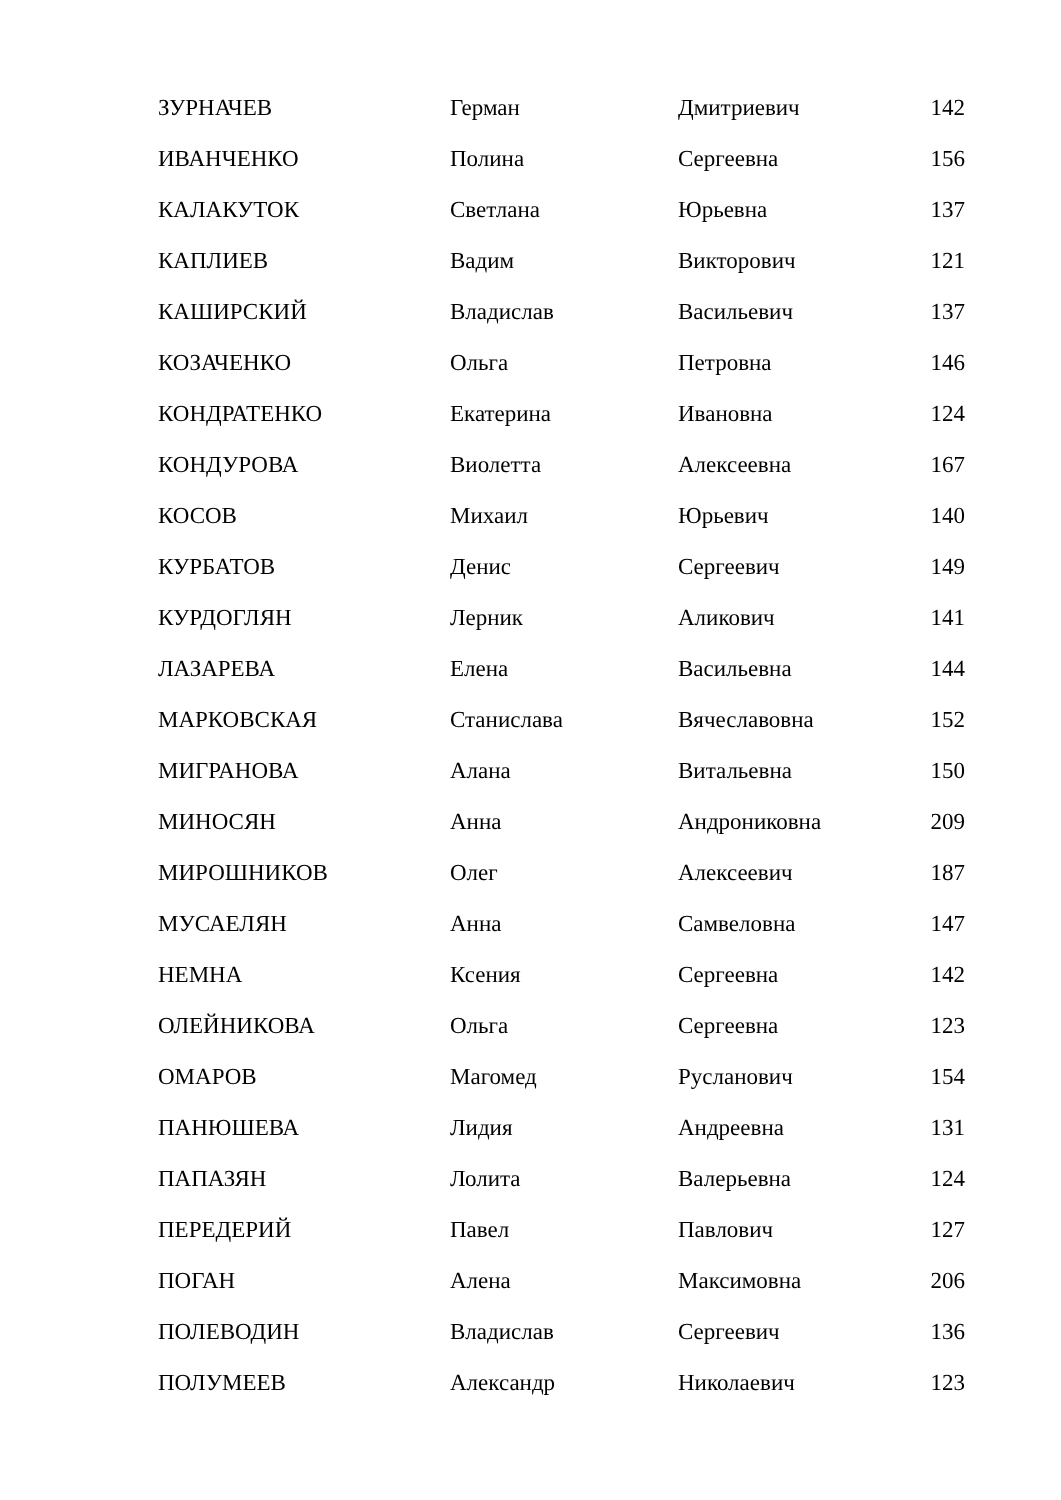| ЗУРНАЧЕВ | Герман | Дмитриевич | 142 |
| ИВАНЧЕНКО | Полина | Сергеевна | 156 |
| КАЛАКУТОК | Светлана | Юрьевна | 137 |
| КАПЛИЕВ | Вадим | Викторович | 121 |
| КАШИРСКИЙ | Владислав | Васильевич | 137 |
| КОЗАЧЕНКО | Ольга | Петровна | 146 |
| КОНДРАТЕНКО | Екатерина | Ивановна | 124 |
| КОНДУРОВА | Виолетта | Алексеевна | 167 |
| КОСОВ | Михаил | Юрьевич | 140 |
| КУРБАТОВ | Денис | Сергеевич | 149 |
| КУРДОГЛЯН | Лерник | Аликович | 141 |
| ЛАЗАРЕВА | Елена | Васильевна | 144 |
| МАРКОВСКАЯ | Станислава | Вячеславовна | 152 |
| МИГРАНОВА | Алана | Витальевна | 150 |
| МИНОСЯН | Анна | Андрониковна | 209 |
| МИРОШНИКОВ | Олег | Алексеевич | 187 |
| МУСАЕЛЯН | Анна | Самвеловна | 147 |
| НЕМНА | Ксения | Сергеевна | 142 |
| ОЛЕЙНИКОВА | Ольга | Сергеевна | 123 |
| ОМАРОВ | Магомед | Русланович | 154 |
| ПАНЮШЕВА | Лидия | Андреевна | 131 |
| ПАПАЗЯН | Лолита | Валерьевна | 124 |
| ПЕРЕДЕРИЙ | Павел | Павлович | 127 |
| ПОГАН | Алена | Максимовна | 206 |
| ПОЛЕВОДИН | Владислав | Сергеевич | 136 |
| ПОЛУМЕЕВ | Александр | Николаевич | 123 |